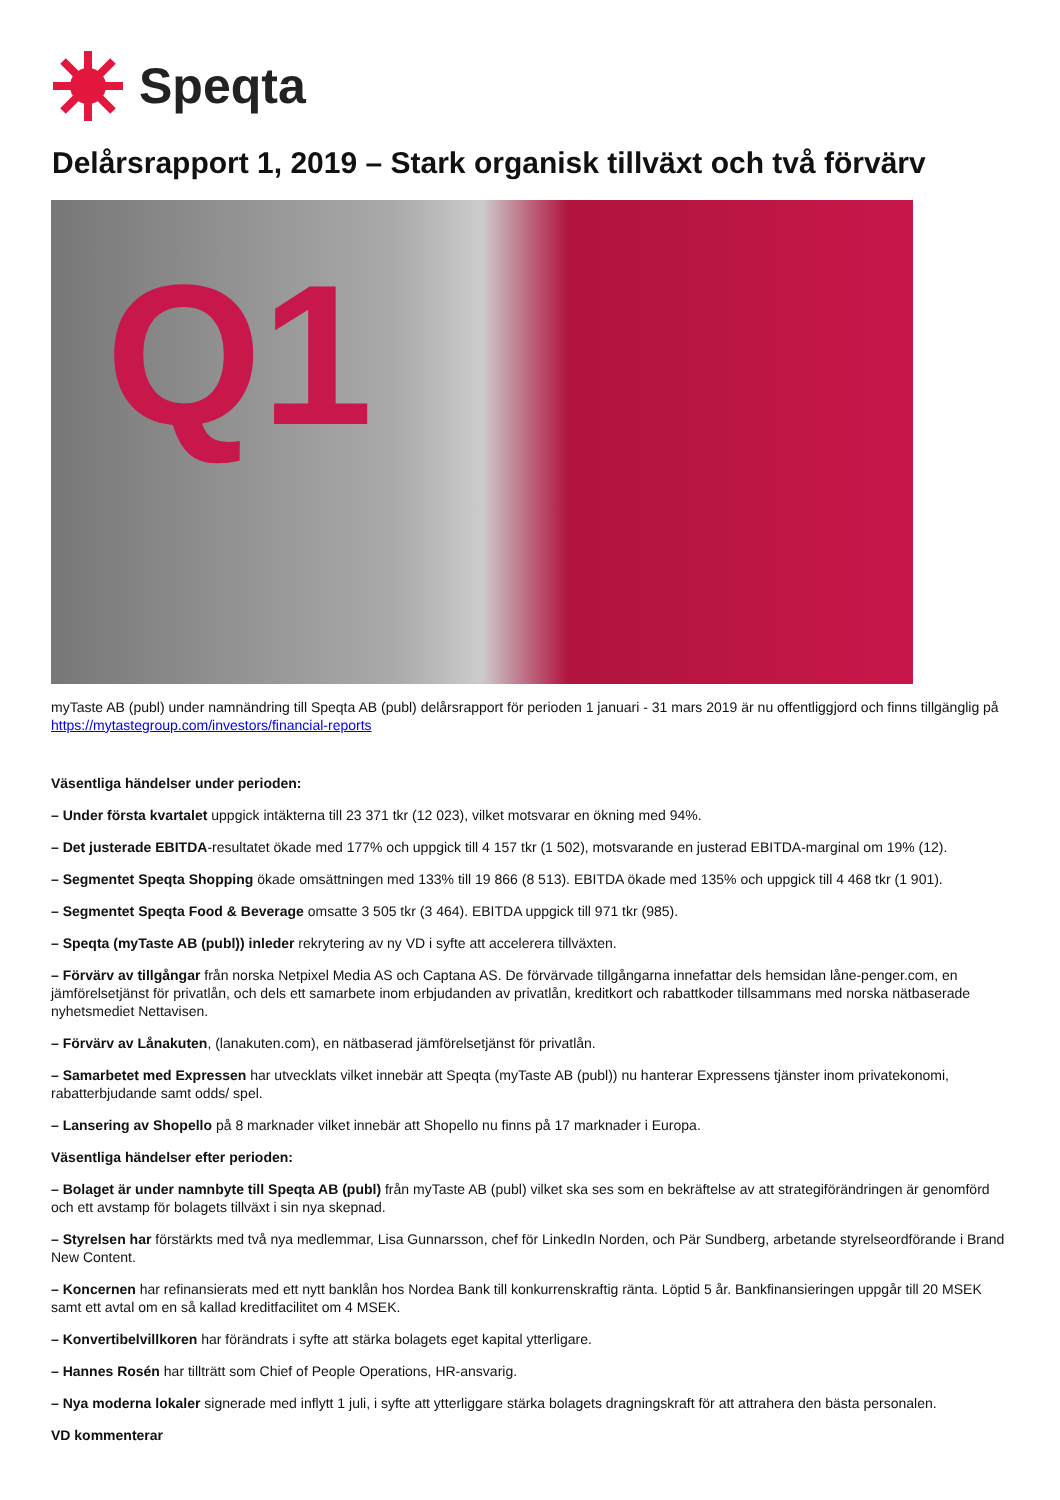Speqta
Delårsrapport 1, 2019 – Stark organisk tillväxt och två förvärv
Q1
myTaste AB (publ) under namnändring till Speqta AB (publ) delårsrapport för perioden 1 januari - 31 mars 2019 är nu offentliggjord och finns tillgänglig på https://mytastegroup.com/investors/financial-reports
Väsentliga händelser under perioden:
– Under första kvartalet uppgick intäkterna till 23 371 tkr (12 023), vilket motsvarar en ökning med 94%.
– Det justerade EBITDA-resultatet ökade med 177% och uppgick till 4 157 tkr (1 502), motsvarande en justerad EBITDA-marginal om 19% (12).
– Segmentet Speqta Shopping ökade omsättningen med 133% till 19 866 (8 513). EBITDA ökade med 135% och uppgick till 4 468 tkr (1 901).
– Segmentet Speqta Food & Beverage omsatte 3 505 tkr (3 464). EBITDA uppgick till 971 tkr (985).
– Speqta (myTaste AB (publ)) inleder rekrytering av ny VD i syfte att accelerera tillväxten.
– Förvärv av tillgångar från norska Netpixel Media AS och Captana AS. De förvärvade tillgångarna innefattar dels hemsidan låne-penger.com, en jämförelsetjänst för privatlån, och dels ett samarbete inom erbjudanden av privatlån, kreditkort och rabattkoder tillsammans med norska nätbaserade nyhetsmediet Nettavisen.
– Förvärv av Lånakuten, (lanakuten.com), en nätbaserad jämförelsetjänst för privatlån.
– Samarbetet med Expressen har utvecklats vilket innebär att Speqta (myTaste AB (publ)) nu hanterar Expressens tjänster inom privatekonomi, rabatterbjudande samt odds/ spel.
– Lansering av Shopello på 8 marknader vilket innebär att Shopello nu finns på 17 marknader i Europa.
Väsentliga händelser efter perioden:
– Bolaget är under namnbyte till Speqta AB (publ) från myTaste AB (publ) vilket ska ses som en bekräftelse av att strategiförändringen är genomförd och ett avstamp för bolagets tillväxt i sin nya skepnad.
– Styrelsen har förstärkts med två nya medlemmar, Lisa Gunnarsson, chef för LinkedIn Norden, och Pär Sundberg, arbetande styrelseordförande i Brand New Content.
– Koncernen har refinansierats med ett nytt banklån hos Nordea Bank till konkurrenskraftig ränta. Löptid 5 år. Bankfinansieringen uppgår till 20 MSEK samt ett avtal om en så kallad kreditfacilitet om 4 MSEK.
– Konvertibelvillkoren har förändrats i syfte att stärka bolagets eget kapital ytterligare.
– Hannes Rosén har tillträtt som Chief of People Operations, HR-ansvarig.
– Nya moderna lokaler signerade med inflytt 1 juli, i syfte att ytterliggare stärka bolagets dragningskraft för att attrahera den bästa personalen.
VD kommenterar